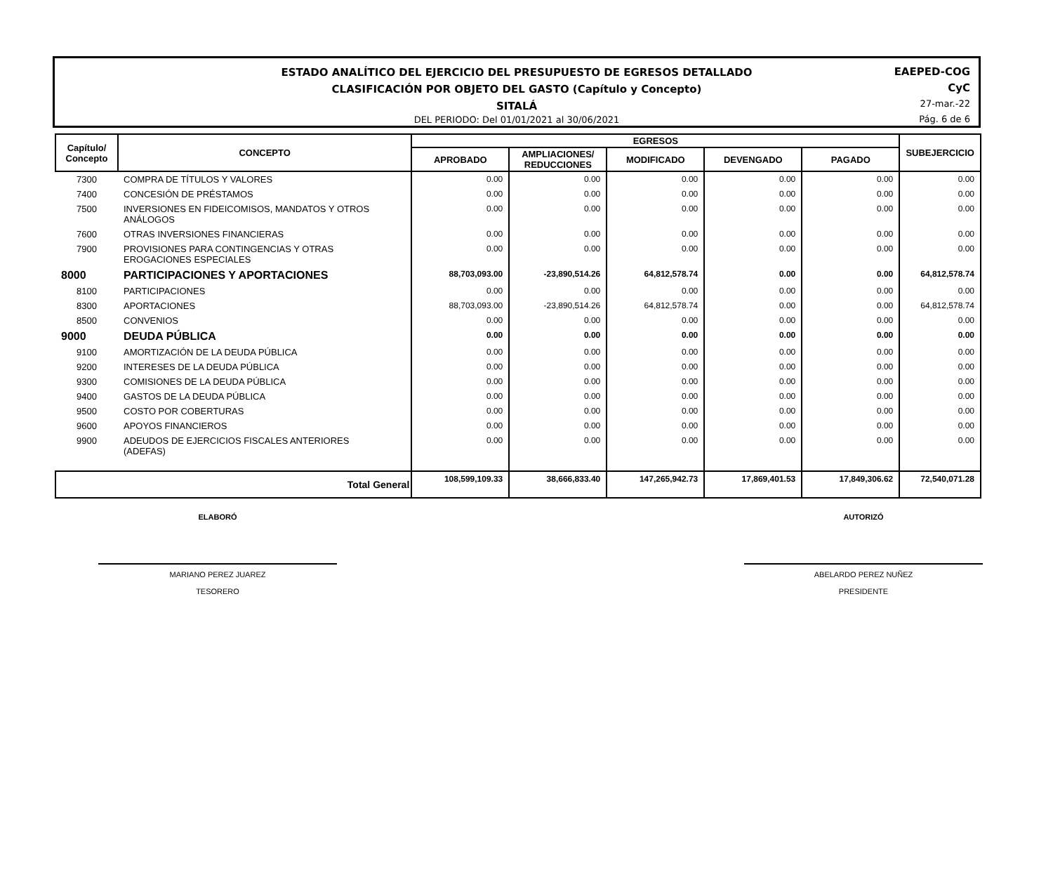ESTADO ANALÍTICO DEL EJERCICIO DEL PRESUPUESTO DE EGRESOS DETALLADO
CLASIFICACIÓN POR OBJETO DEL GASTO (Capítulo y Concepto)
SITALÁ
DEL PERIODO: Del 01/01/2021 al 30/06/2021
EAEPED-COG
CyC
27-mar.-22
Pág. 6 de 6
| Capítulo/ Concepto | CONCEPTO | EGRESOS | | | | | SUBEJERCICIO |
| --- | --- | --- | --- | --- | --- | --- | --- |
| | | APROBADO | AMPLIACIONES/ REDUCCIONES | MODIFICADO | DEVENGADO | PAGADO | |
| 7300 | COMPRA DE TÍTULOS Y VALORES | 0.00 | 0.00 | 0.00 | 0.00 | 0.00 | 0.00 |
| 7400 | CONCESIÓN DE PRÉSTAMOS | 0.00 | 0.00 | 0.00 | 0.00 | 0.00 | 0.00 |
| 7500 | INVERSIONES EN FIDEICOMISOS, MANDATOS Y OTROS ANÁLOGOS | 0.00 | 0.00 | 0.00 | 0.00 | 0.00 | 0.00 |
| 7600 | OTRAS INVERSIONES FINANCIERAS | 0.00 | 0.00 | 0.00 | 0.00 | 0.00 | 0.00 |
| 7900 | PROVISIONES PARA CONTINGENCIAS Y OTRAS EROGACIONES ESPECIALES | 0.00 | 0.00 | 0.00 | 0.00 | 0.00 | 0.00 |
| 8000 | PARTICIPACIONES Y APORTACIONES | 88,703,093.00 | -23,890,514.26 | 64,812,578.74 | 0.00 | 0.00 | 64,812,578.74 |
| 8100 | PARTICIPACIONES | 0.00 | 0.00 | 0.00 | 0.00 | 0.00 | 0.00 |
| 8300 | APORTACIONES | 88,703,093.00 | -23,890,514.26 | 64,812,578.74 | 0.00 | 0.00 | 64,812,578.74 |
| 8500 | CONVENIOS | 0.00 | 0.00 | 0.00 | 0.00 | 0.00 | 0.00 |
| 9000 | DEUDA PÚBLICA | 0.00 | 0.00 | 0.00 | 0.00 | 0.00 | 0.00 |
| 9100 | AMORTIZACIÓN DE LA DEUDA PÚBLICA | 0.00 | 0.00 | 0.00 | 0.00 | 0.00 | 0.00 |
| 9200 | INTERESES DE LA DEUDA PÚBLICA | 0.00 | 0.00 | 0.00 | 0.00 | 0.00 | 0.00 |
| 9300 | COMISIONES DE LA DEUDA PÚBLICA | 0.00 | 0.00 | 0.00 | 0.00 | 0.00 | 0.00 |
| 9400 | GASTOS DE LA DEUDA PÚBLICA | 0.00 | 0.00 | 0.00 | 0.00 | 0.00 | 0.00 |
| 9500 | COSTO POR COBERTURAS | 0.00 | 0.00 | 0.00 | 0.00 | 0.00 | 0.00 |
| 9600 | APOYOS FINANCIEROS | 0.00 | 0.00 | 0.00 | 0.00 | 0.00 | 0.00 |
| 9900 | ADEUDOS DE EJERCICIOS FISCALES ANTERIORES (ADEFAS) | 0.00 | 0.00 | 0.00 | 0.00 | 0.00 | 0.00 |
| | Total General | 108,599,109.33 | 38,666,833.40 | 147,265,942.73 | 17,869,401.53 | 17,849,306.62 | 72,540,071.28 |
ELABORÓ
MARIANO PEREZ JUAREZ
TESORERO
AUTORIZÓ
ABELARDO PEREZ NUÑEZ
PRESIDENTE